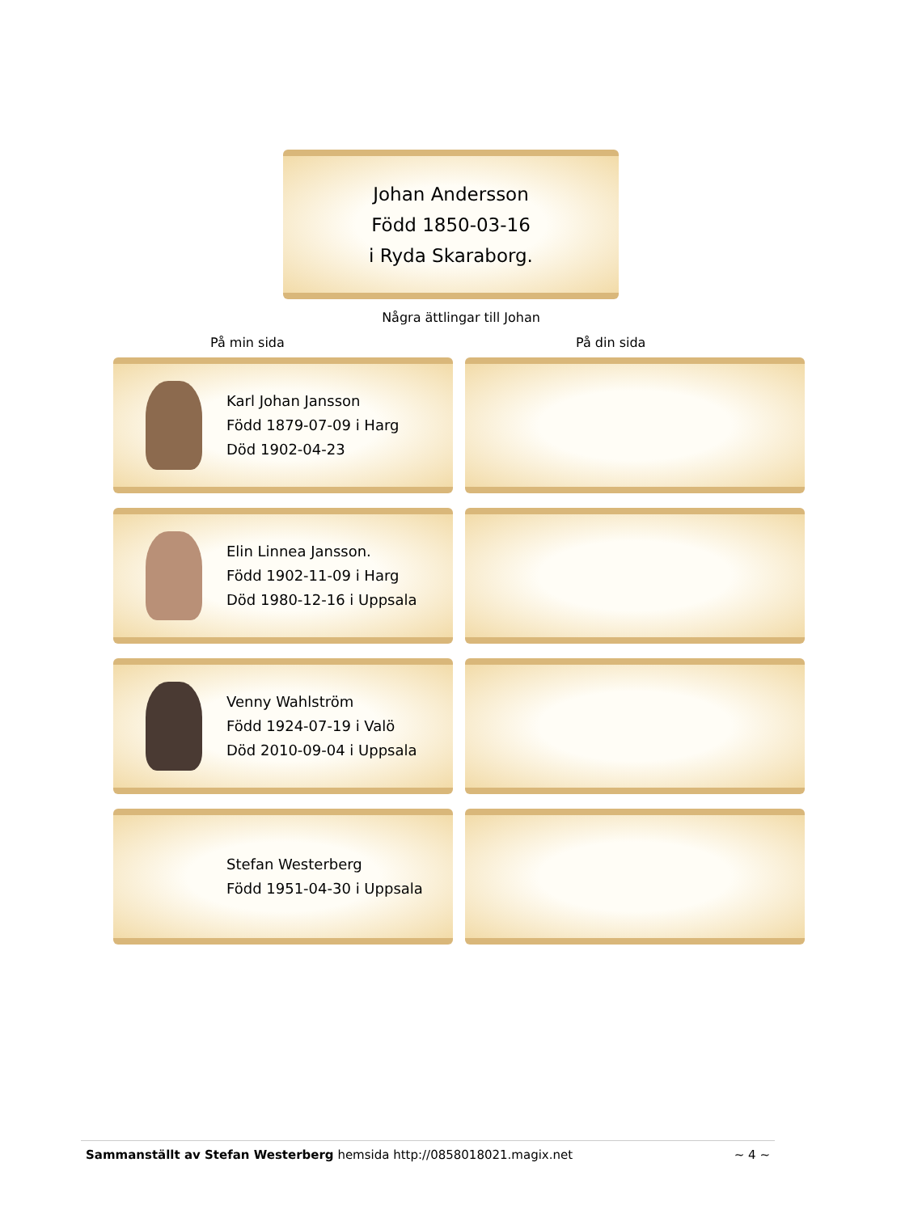Johan Andersson
Född 1850-03-16
i Ryda Skaraborg.
Några ättlingar till Johan
På min sida På din sida
Karl Johan Jansson
Född 1879-07-09 i Harg
Död 1902-04-23
Elin Linnea Jansson.
Född 1902-11-09 i Harg
Död 1980-12-16 i Uppsala
Venny Wahlström
Född 1924-07-19 i Valö
Död 2010-09-04 i Uppsala
Stefan Westerberg
Född 1951-04-30 i Uppsala
Sammanställt av Stefan Westerberg hemsida http://0858018021.magix.net ~ 4 ~